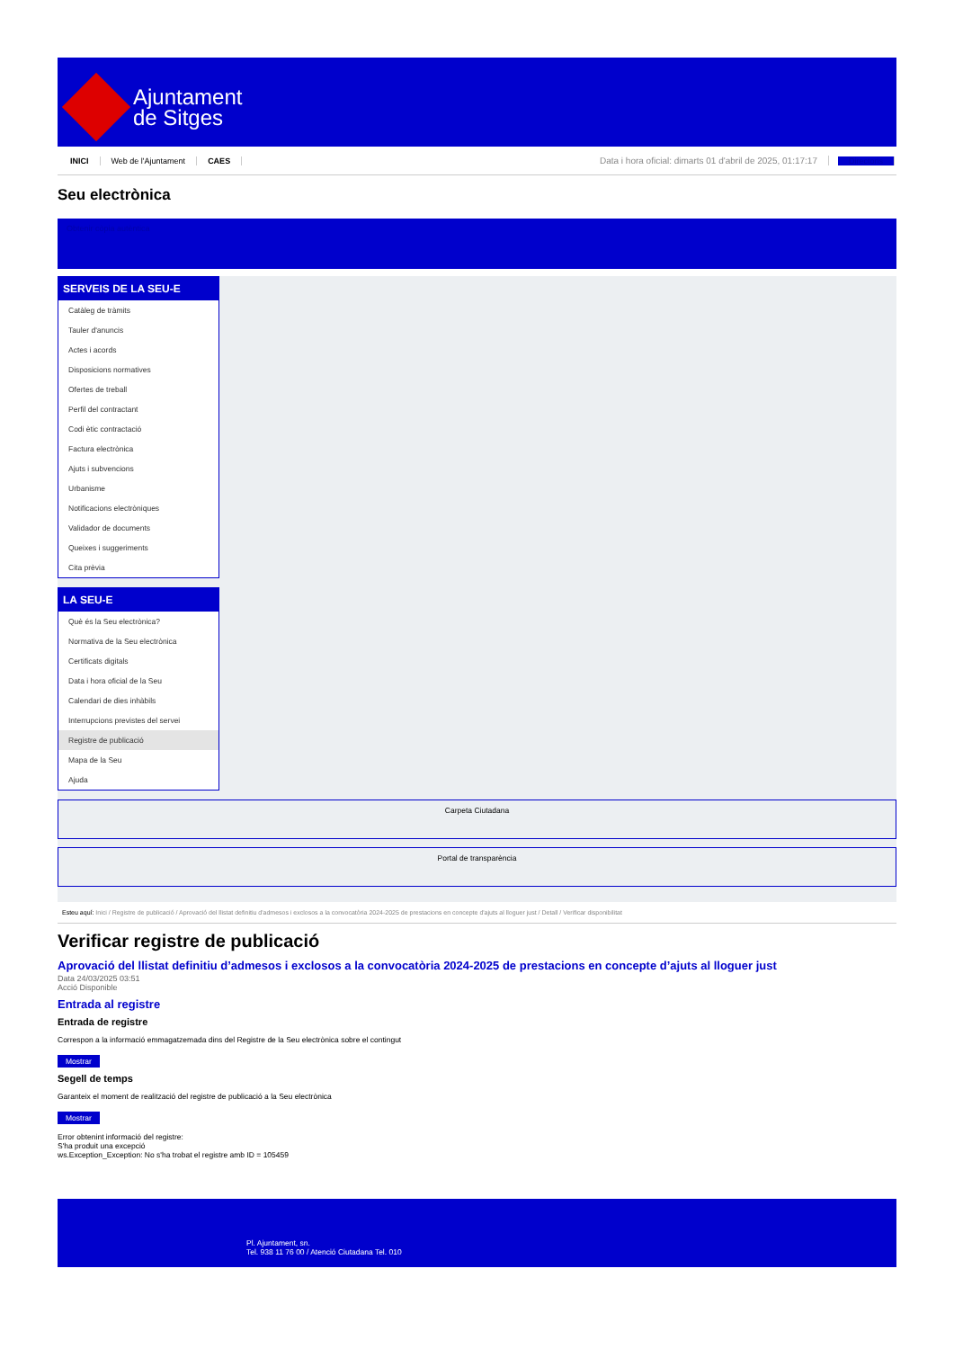Ajuntament
de Sitges
INICI Web de l'Ajuntament CAES Data i hora oficial: dimarts 01 d'abril de 2025, 01:17:17 Directoris
Seu electrònica
Obtenir còpia autèntica
SERVEIS DE LA SEU-E
Catàleg de tràmits
Tauler d'anuncis
Actes i acords
Disposicions normatives
Ofertes de treball
Perfil del contractant
Codi ètic contractació
Factura electrònica
Ajuts i subvencions
Urbanisme
Notificacions electròniques
Validador de documents
Queixes i suggeriments
Cita prèvia
LA SEU-E
Què és la Seu electrònica?
Normativa de la Seu electrònica
Certificats digitals
Data i hora oficial de la Seu
Calendari de dies inhàbils
Interrupcions previstes del servei
Registre de publicació
Mapa de la Seu
Ajuda
Carpeta Ciutadana
Portal de transparència
Esteu aquí: Inici / Registre de publicació / Aprovació del llistat definitiu d'admesos i exclosos a la convocatòria 2024-2025 de prestacions en concepte d'ajuts al lloguer just / Detall / Verificar disponibilitat
Verificar registre de publicació
Aprovació del llistat definitiu d’admesos i exclosos a la convocatòria 2024-2025 de prestacions en concepte d’ajuts al lloguer just
Data 24/03/2025 03:51
Acció Disponible
Entrada al registre
Entrada de registre
Correspon a la informació emmagatzemada dins del Registre de la Seu electrònica sobre el contingut
Mostrar
Segell de temps
Garanteix el moment de realització del registre de publicació a la Seu electrònica
Mostrar
Error obtenint informació del registre:
S'ha produit una excepció
ws.Exception_Exception: No s'ha trobat el registre amb ID = 105459
Pl. Ajuntament, sn.
Tel. 938 11 76 00 / Atenció Ciutadana Tel. 010